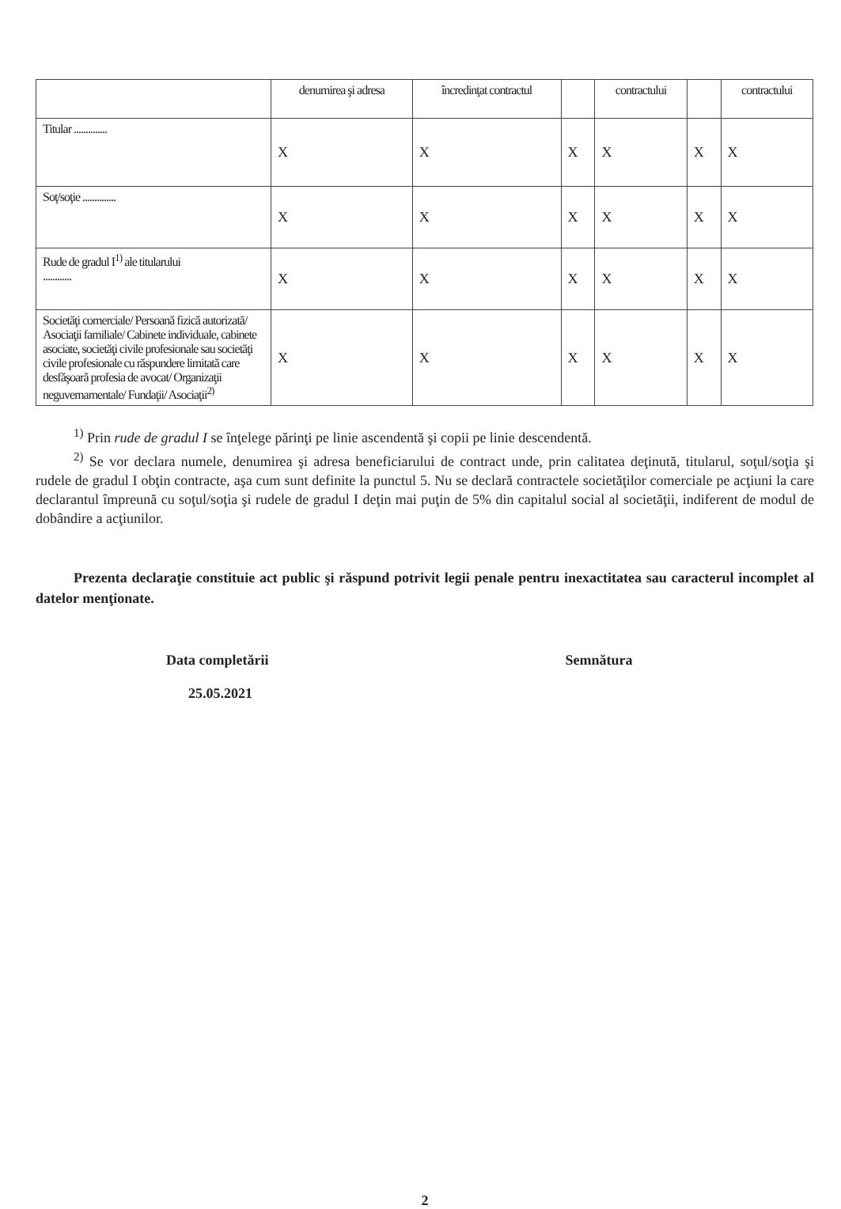| | denumirea şi adresa | încredinţat contractul | | contractului | | contractului |
| Titular .............. | X | X | X | X | X | X |
| Soţ/soţie .............. | X | X | X | X | X | X |
| Rude de gradul I<sup>1)</sup> ale titularului ............ | X | X | X | X | X | X |
| Societăţi comerciale/ Persoană fizică autorizată/ Asociaţii familiale/ Cabinete individuale, cabinete asociate, societăţi civile profesionale sau societăţi civile profesionale cu răspundere limitată care desfăşoară profesia de avocat/ Organizaţii neguvernamentale/ Fundaţii/ Asociaţii<sup>2)</sup> | X | X | X | X | X | X |
<sup>1)</sup> Prin rude de gradul I se înţelege părinţi pe linie ascendentă şi copii pe linie descendentă.
<sup>2)</sup> Se vor declara numele, denumirea şi adresa beneficiarului de contract unde, prin calitatea deţinută, titularul, soţul/soţia şi rudele de gradul I obţin contracte, aşa cum sunt definite la punctul 5. Nu se declară contractele societăţilor comerciale pe acţiuni la care declarantul împreună cu soţul/soţia şi rudele de gradul I deţin mai puţin de 5% din capitalul social al societăţii, indiferent de modul de dobândire a acţiunilor.
Prezenta declaraţie constituie act public şi răspund potrivit legii penale pentru inexactitatea sau caracterul incomplet al datelor menţionate.
Data completării
25.05.2021
Semnătura
2